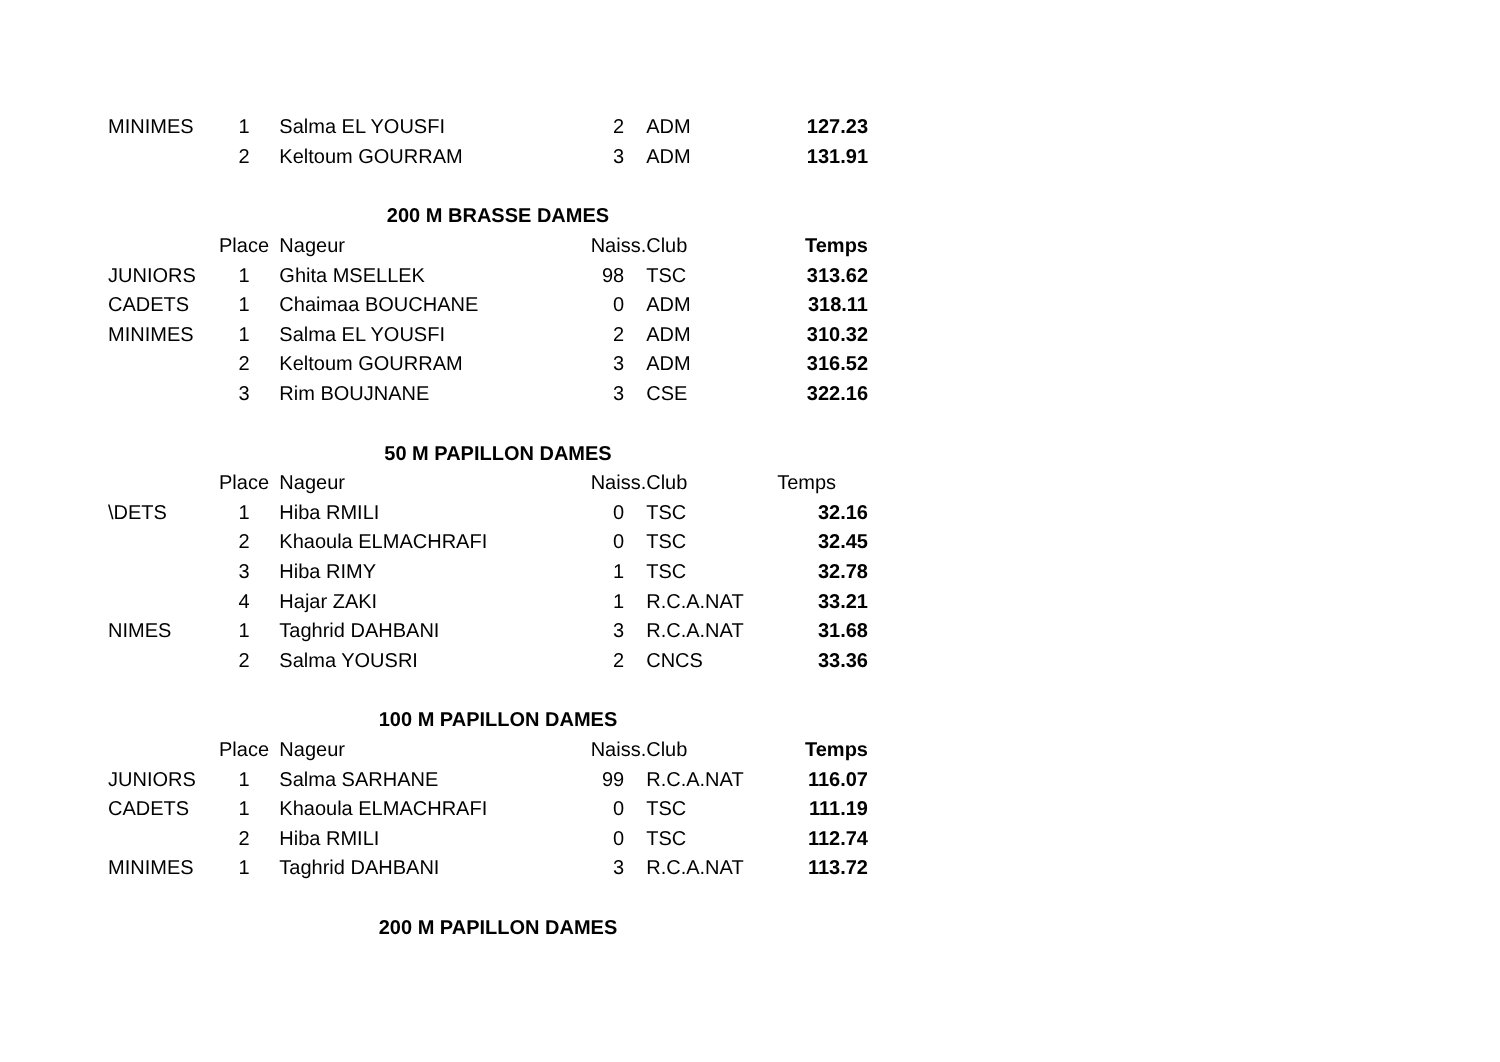| MINIMES | 1 | Salma EL YOUSFI | 2 | ADM | 127.23 |
| | 2 | Keltoum GOURRAM | 3 | ADM | 131.91 |
| 200 M BRASSE DAMES | | | | | |
| | Place | Nageur | Naiss. | Club | Temps |
| JUNIORS | 1 | Ghita MSELLEK | 98 | TSC | 313.62 |
| CADETS | 1 | Chaimaa BOUCHANE | 0 | ADM | 318.11 |
| MINIMES | 1 | Salma EL YOUSFI | 2 | ADM | 310.32 |
| | 2 | Keltoum GOURRAM | 3 | ADM | 316.52 |
| | 3 | Rim BOUJNANE | 3 | CSE | 322.16 |
| 50 M PAPILLON DAMES | | | | | |
| | Place | Nageur | Naiss. | Club | Temps |
| \DETS | 1 | Hiba RMILI | 0 | TSC | 32.16 |
| | 2 | Khaoula ELMACHRAFI | 0 | TSC | 32.45 |
| | 3 | Hiba RIMY | 1 | TSC | 32.78 |
| | 4 | Hajar ZAKI | 1 | R.C.A.NAT | 33.21 |
| NIMES | 1 | Taghrid DAHBANI | 3 | R.C.A.NAT | 31.68 |
| | 2 | Salma YOUSRI | 2 | CNCS | 33.36 |
| 100 M PAPILLON DAMES | | | | | |
| | Place | Nageur | Naiss. | Club | Temps |
| JUNIORS | 1 | Salma SARHANE | 99 | R.C.A.NAT | 116.07 |
| CADETS | 1 | Khaoula ELMACHRAFI | 0 | TSC | 111.19 |
| | 2 | Hiba RMILI | 0 | TSC | 112.74 |
| MINIMES | 1 | Taghrid DAHBANI | 3 | R.C.A.NAT | 113.72 |
| 200 M PAPILLON DAMES | | | | | |